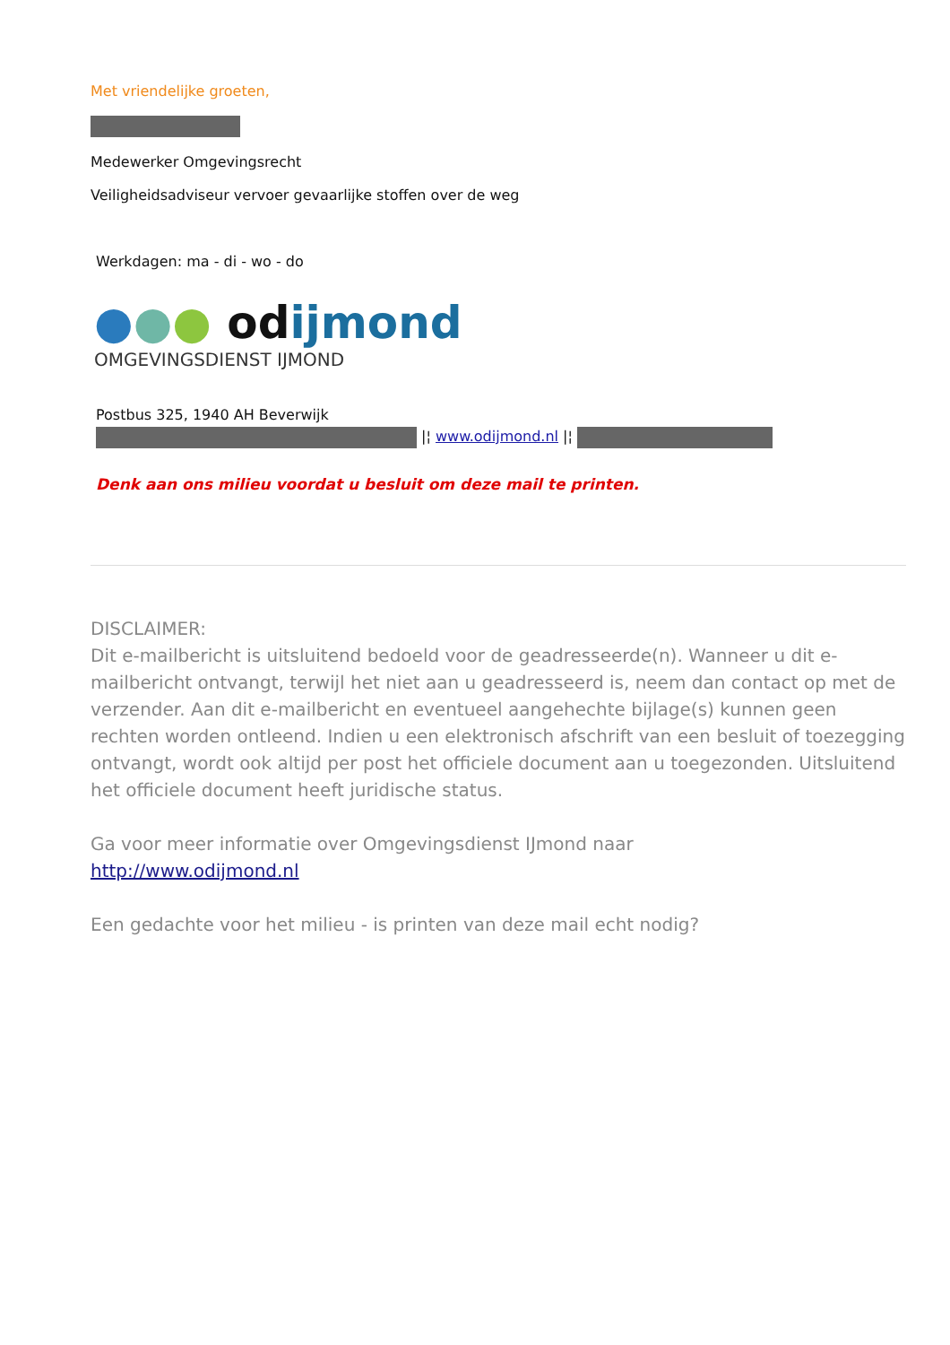Met vriendelijke groeten,
Medewerker Omgevingsrecht
Veiligheidsadviseur vervoer gevaarlijke stoffen over de weg
Werkdagen: ma - di - wo - do
●●● odijmond
OMGEVINGSDIENST IJMOND
Postbus 325, 1940 AH Beverwijk
|¦ www.odijmond.nl |¦
Denk aan ons milieu voordat u besluit om deze mail te printen.
DISCLAIMER:
Dit e-mailbericht is uitsluitend bedoeld voor de geadresseerde(n). Wanneer u dit e-mailbericht ontvangt, terwijl het niet aan u geadresseerd is, neem dan contact op met de verzender. Aan dit e-mailbericht en eventueel aangehechte bijlage(s) kunnen geen rechten worden ontleend. Indien u een elektronisch afschrift van een besluit of toezegging ontvangt, wordt ook altijd per post het officiele document aan u toegezonden. Uitsluitend het officiele document heeft juridische status.
Ga voor meer informatie over Omgevingsdienst IJmond naar
http://www.odijmond.nl
Een gedachte voor het milieu - is printen van deze mail echt nodig?